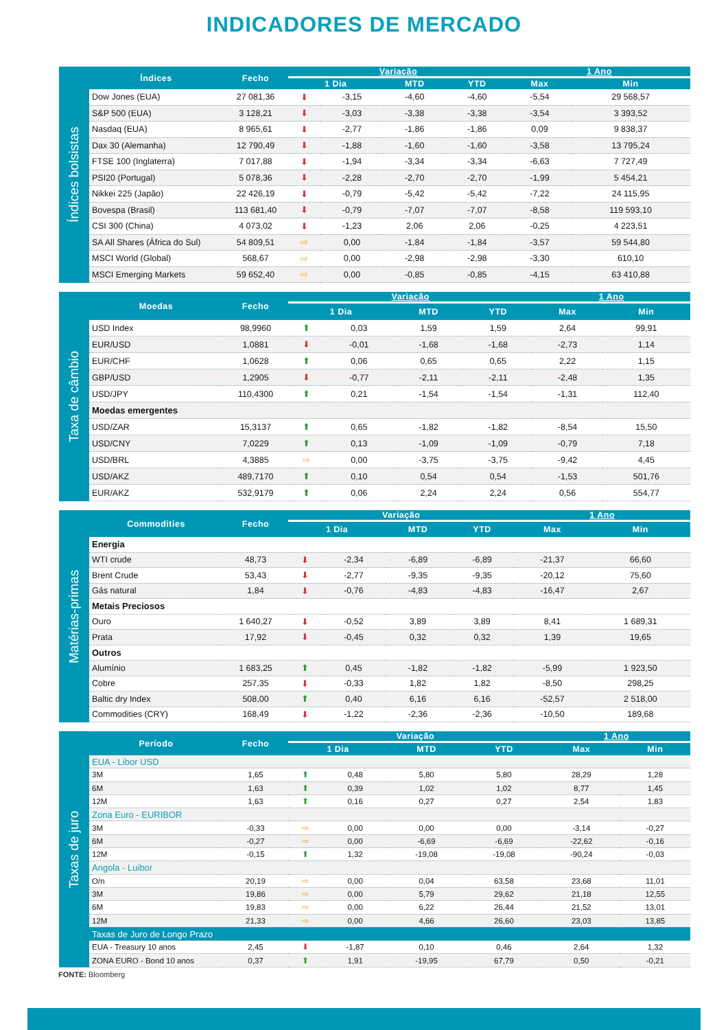INDICADORES DE MERCADO
Índices bolsistas
| Índices | Fecho | Variação | | | | 1 Ano | |
| --- | --- | --- | --- | --- | --- | --- | --- |
| | | 1 Dia | | MTD | YTD | Max | Min |
| Dow Jones (EUA) | 27 081,36 | ⬇ | -3,15 | -4,60 | -4,60 | -5,54 | 29 568,57 |
| S&P 500 (EUA) | 3 128,21 | ⬇ | -3,03 | -3,38 | -3,38 | -3,54 | 3 393,52 |
| Nasdaq (EUA) | 8 965,61 | ⬇ | -2,77 | -1,86 | -1,86 | 0,09 | 9 838,37 |
| Dax 30 (Alemanha) | 12 790,49 | ⬇ | -1,88 | -1,60 | -1,60 | -3,58 | 13 795,24 |
| FTSE 100 (Inglaterra) | 7 017,88 | ⬇ | -1,94 | -3,34 | -3,34 | -6,63 | 7 727,49 |
| PSI20 (Portugal) | 5 078,36 | ⬇ | -2,28 | -2,70 | -2,70 | -1,99 | 5 454,21 |
| Nikkei 225 (Japão) | 22 426,19 | ⬇ | -0,79 | -5,42 | -5,42 | -7,22 | 24 115,95 |
| Bovespa (Brasil) | 113 681,40 | ⬇ | -0,79 | -7,07 | -7,07 | -8,58 | 119 593,10 |
| CSI 300 (China) | 4 073,02 | ⬇ | -1,23 | 2,06 | 2,06 | -0,25 | 4 223,51 |
| SA All Shares (África do Sul) | 54 809,51 | ⇨ | 0,00 | -1,84 | -1,84 | -3,57 | 59 544,80 |
| MSCI World (Global) | 568,67 | ⇨ | 0,00 | -2,98 | -2,98 | -3,30 | 610,10 |
| MSCI Emerging Markets | 59 652,40 | ⇨ | 0,00 | -0,85 | -0,85 | -4,15 | 63 410,88 |
Taxa de câmbio
| Moedas | Fecho | Variação | | | | 1 Ano | |
| --- | --- | --- | --- | --- | --- | --- | --- |
| | | 1 Dia | | MTD | YTD | Max | Min |
| USD Index | 98,9960 | ⬆ | 0,03 | 1,59 | 1,59 | 2,64 | 99,91 |
| EUR/USD | 1,0881 | ⬇ | -0,01 | -1,68 | -1,68 | -2,73 | 1,14 |
| EUR/CHF | 1,0628 | ⬆ | 0,06 | 0,65 | 0,65 | 2,22 | 1,15 |
| GBP/USD | 1,2905 | ⬇ | -0,77 | -2,11 | -2,11 | -2,48 | 1,35 |
| USD/JPY | 110,4300 | ⬆ | 0,21 | -1,54 | -1,54 | -1,31 | 112,40 |
| Moedas emergentes | | | | | | | |
| USD/ZAR | 15,3137 | ⬆ | 0,65 | -1,82 | -1,82 | -8,54 | 15,50 |
| USD/CNY | 7,0229 | ⬆ | 0,13 | -1,09 | -1,09 | -0,79 | 7,18 |
| USD/BRL | 4,3885 | ⇨ | 0,00 | -3,75 | -3,75 | -9,42 | 4,45 |
| USD/AKZ | 489,7170 | ⬆ | 0,10 | 0,54 | 0,54 | -1,53 | 501,76 |
| EUR/AKZ | 532,9179 | ⬆ | 0,06 | 2,24 | 2,24 | 0,56 | 554,77 |
Matérias-primas
| Commodities | Fecho | Variação | | | | 1 Ano | |
| --- | --- | --- | --- | --- | --- | --- | --- |
| | | 1 Dia | | MTD | YTD | Max | Min |
| Energia | | | | | | | |
| WTI crude | 48,73 | ⬇ | -2,34 | -6,89 | -6,89 | -21,37 | 66,60 |
| Brent Crude | 53,43 | ⬇ | -2,77 | -9,35 | -9,35 | -20,12 | 75,60 |
| Gás natural | 1,84 | ⬇ | -0,76 | -4,83 | -4,83 | -16,47 | 2,67 |
| Metais Preciosos | | | | | | | |
| Ouro | 1 640,27 | ⬇ | -0,52 | 3,89 | 3,89 | 8,41 | 1 689,31 |
| Prata | 17,92 | ⬇ | -0,45 | 0,32 | 0,32 | 1,39 | 19,65 |
| Outros | | | | | | | |
| Alumínio | 1 683,25 | ⬆ | 0,45 | -1,82 | -1,82 | -5,99 | 1 923,50 |
| Cobre | 257,35 | ⬇ | -0,33 | 1,82 | 1,82 | -8,50 | 298,25 |
| Baltic dry Index | 508,00 | ⬆ | 0,40 | 6,16 | 6,16 | -52,57 | 2 518,00 |
| Commodities (CRY) | 168,49 | ⬇ | -1,22 | -2,36 | -2,36 | -10,50 | 189,68 |
Taxas de juro
| Período | Fecho | Variação | | | | 1 Ano | |
| --- | --- | --- | --- | --- | --- | --- | --- |
| | | 1 Dia | | MTD | YTD | Max | Min |
| EUA - Libor USD | | | | | | | |
| 3M | 1,65 | ⬆ | 0,48 | 5,80 | 5,80 | 28,29 | 1,28 |
| 6M | 1,63 | ⬆ | 0,39 | 1,02 | 1,02 | 8,77 | 1,45 |
| 12M | 1,63 | ⬆ | 0,16 | 0,27 | 0,27 | 2,54 | 1,83 |
| Zona Euro - EURIBOR | | | | | | | |
| 3M | -0,33 | ⇨ | 0,00 | 0,00 | 0,00 | -3,14 | -0,27 |
| 6M | -0,27 | ⇨ | 0,00 | -6,69 | -6,69 | -22,62 | -0,16 |
| 12M | -0,15 | ⬆ | 1,32 | -19,08 | -19,08 | -90,24 | -0,03 |
| Angola - Luibor | | | | | | | |
| O/n | 20,19 | ⇨ | 0,00 | 0,04 | 63,58 | 23,68 | 11,01 |
| 3M | 19,86 | ⇨ | 0,00 | 5,79 | 29,62 | 21,18 | 12,55 |
| 6M | 19,83 | ⇨ | 0,00 | 6,22 | 26,44 | 21,52 | 13,01 |
| 12M | 21,33 | ⇨ | 0,00 | 4,66 | 26,60 | 23,03 | 13,85 |
| Taxas de Juro de Longo Prazo | | | | | | | |
| EUA - Treasury 10 anos | 2,45 | ⬇ | -1,87 | 0,10 | 0,46 | 2,64 | 1,32 |
| ZONA EURO - Bond 10 anos | 0,37 | ⬆ | 1,91 | -19,95 | 67,79 | 0,50 | -0,21 |
FONTE: Bloomberg